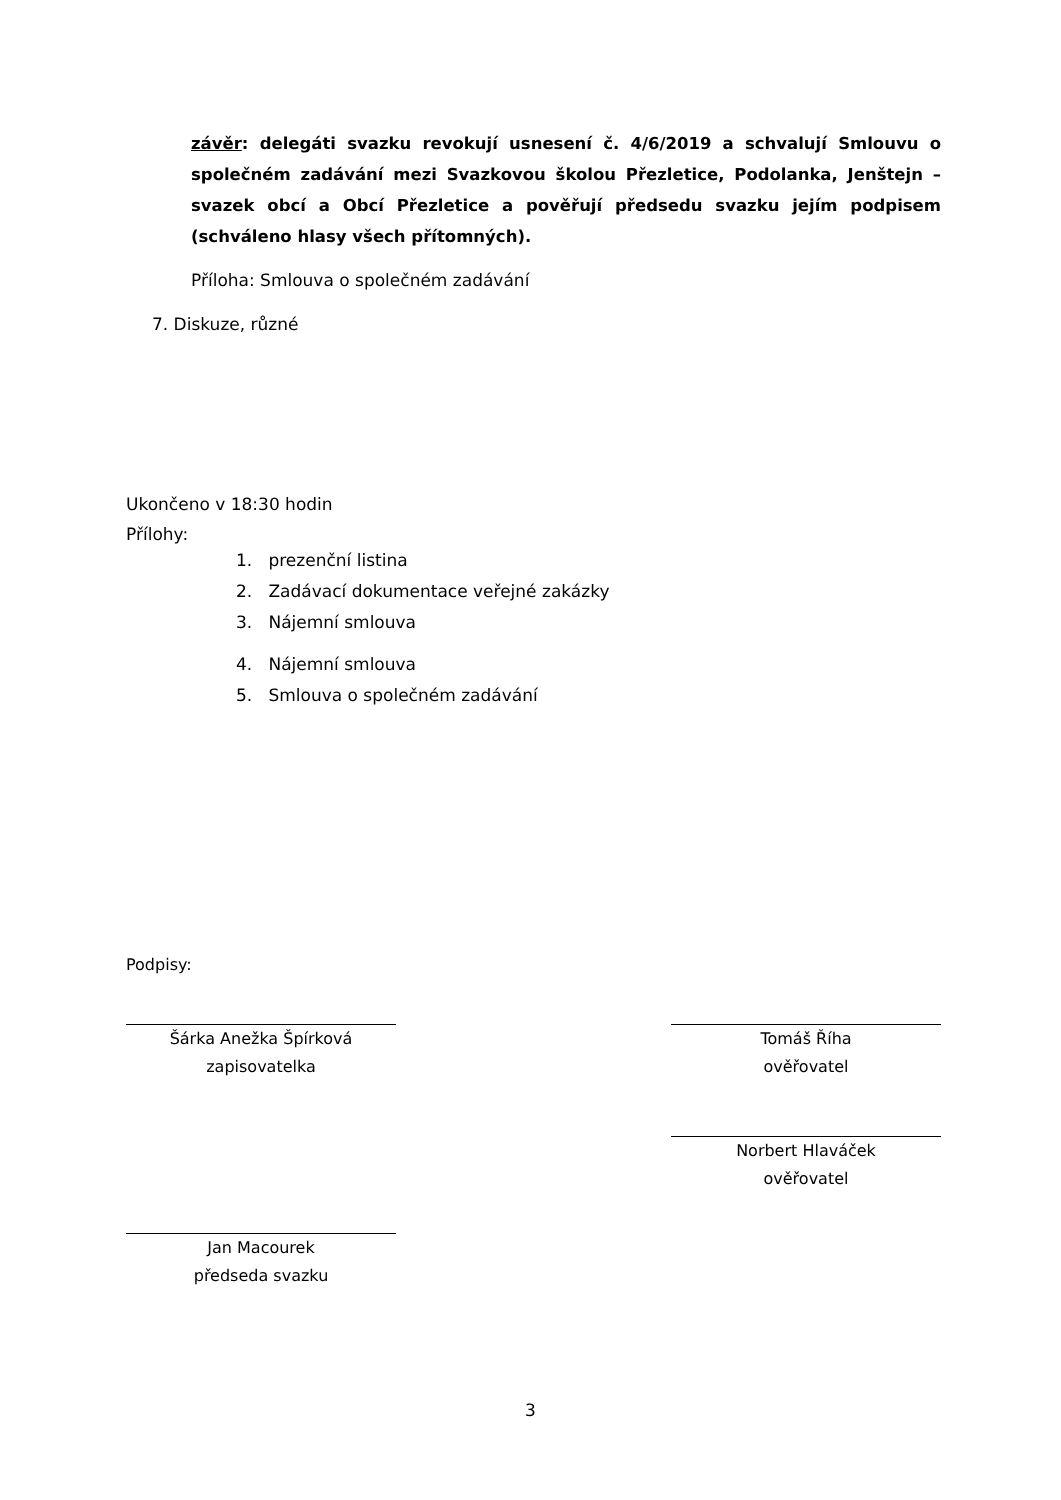závěr: delegáti svazku revokují usnesení č. 4/6/2019 a schvalují Smlouvu o společném zadávání mezi Svazkovou školou Přezletice, Podolanka, Jenštejn – svazek obcí a Obcí Přezletice a pověřují předsedu svazku jejím podpisem (schváleno hlasy všech přítomných).
Příloha: Smlouva o společném zadávání
7. Diskuze, různé
Ukončeno v 18:30 hodin
Přílohy:
1. prezenční listina
2. Zadávací dokumentace veřejné zakázky
3. Nájemní smlouva
4. Nájemní smlouva
5. Smlouva o společném zadávání
Podpisy:
Šárka Anežka Špírková
zapisovatelka
Tomáš Říha
ověřovatel
Norbert Hlaváček
ověřovatel
Jan Macourek
předseda svazku
3